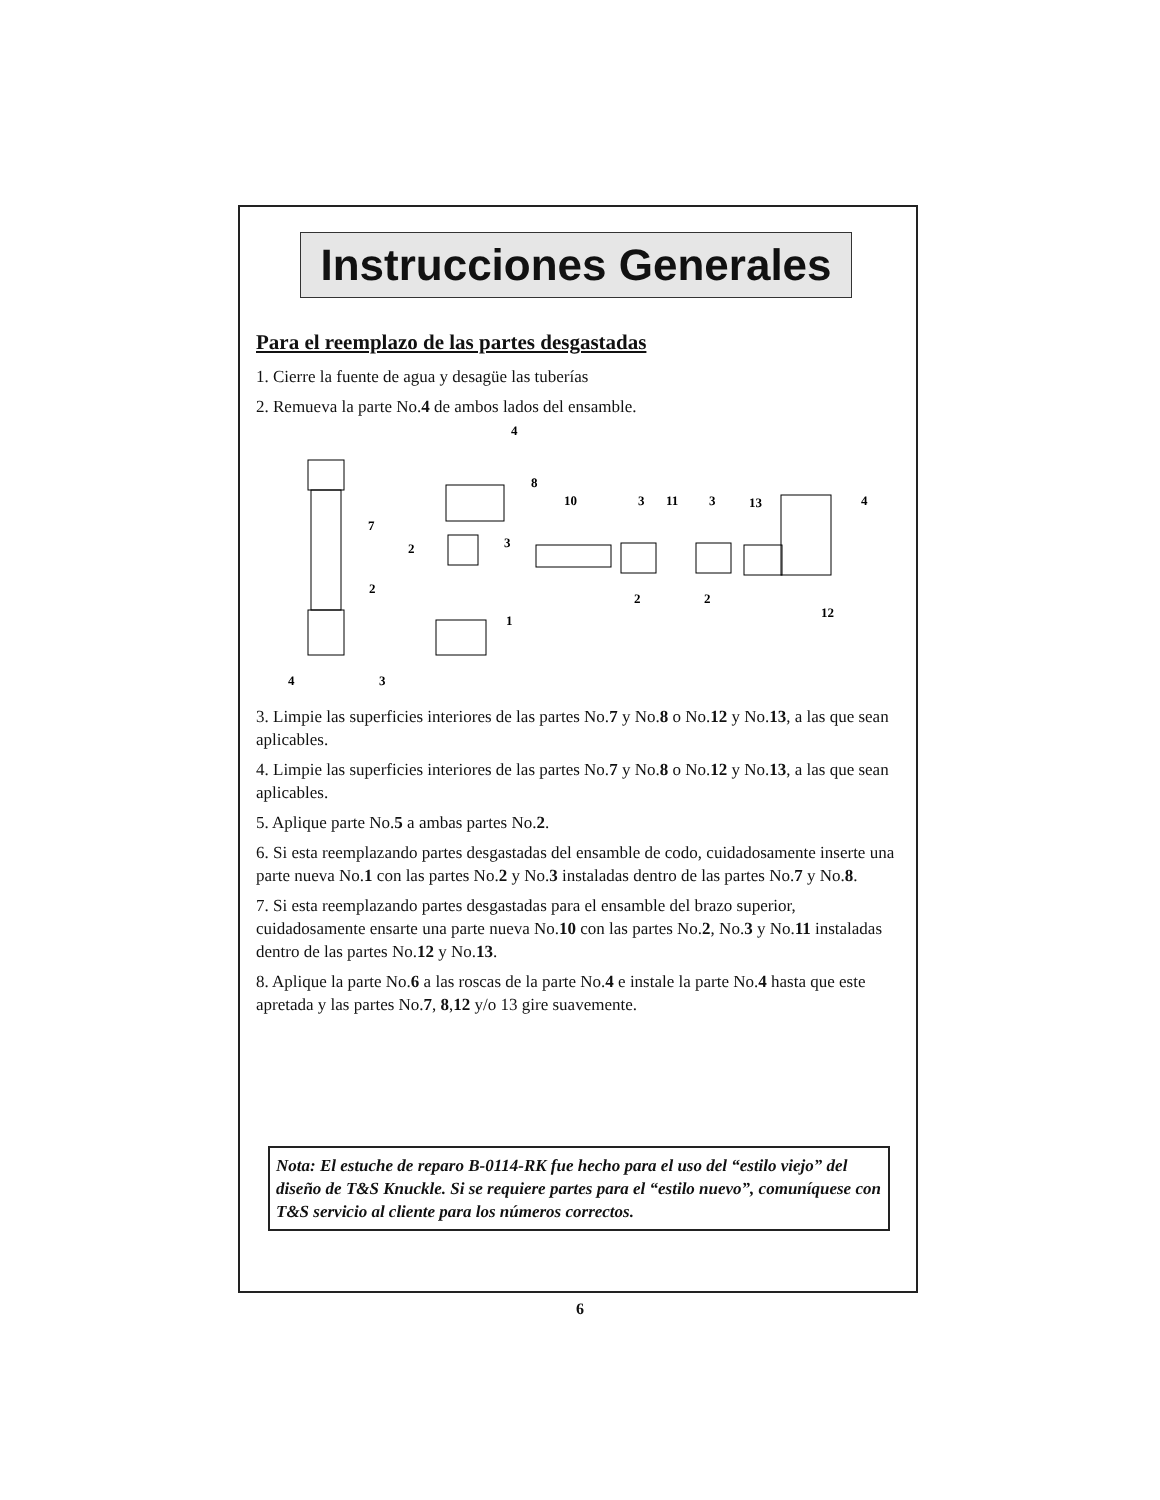Instrucciones Generales
Para el reemplazo de las partes desgastadas
1. Cierre la fuente de agua y desagüe las tuberías
2. Remueva la parte No.4 de ambos lados del ensamble.
4
8
10
3
11
3
13
4
7
2
3
2
2
2
12
1
4
3
3. Limpie las superficies interiores de las partes No.7 y No.8 o No.12 y No.13, a las que sean aplicables.
4. Limpie las superficies interiores de las partes No.7 y No.8 o No.12 y No.13, a las que sean aplicables.
5. Aplique parte No.5 a ambas partes No.2.
6. Si esta reemplazando partes desgastadas del ensamble de codo, cuidadosamente inserte una parte nueva No.1 con las partes No.2 y No.3 instaladas dentro de las partes No.7 y No.8.
7. Si esta reemplazando partes desgastadas para el ensamble del brazo superior, cuidadosamente ensarte una parte nueva No.10 con las partes No.2, No.3 y No.11 instaladas dentro de las partes No.12 y No.13.
8. Aplique la parte No.6 a las roscas de la parte No.4 e instale la parte No.4 hasta que este apretada y las partes No.7, 8,12 y/o 13 gire suavemente.
Nota: El estuche de reparo B-0114-RK fue hecho para el uso del “estilo viejo” del diseño de T&S Knuckle. Si se requiere partes para el “estilo nuevo”, comuníquese con T&S servicio al cliente para los números correctos.
6